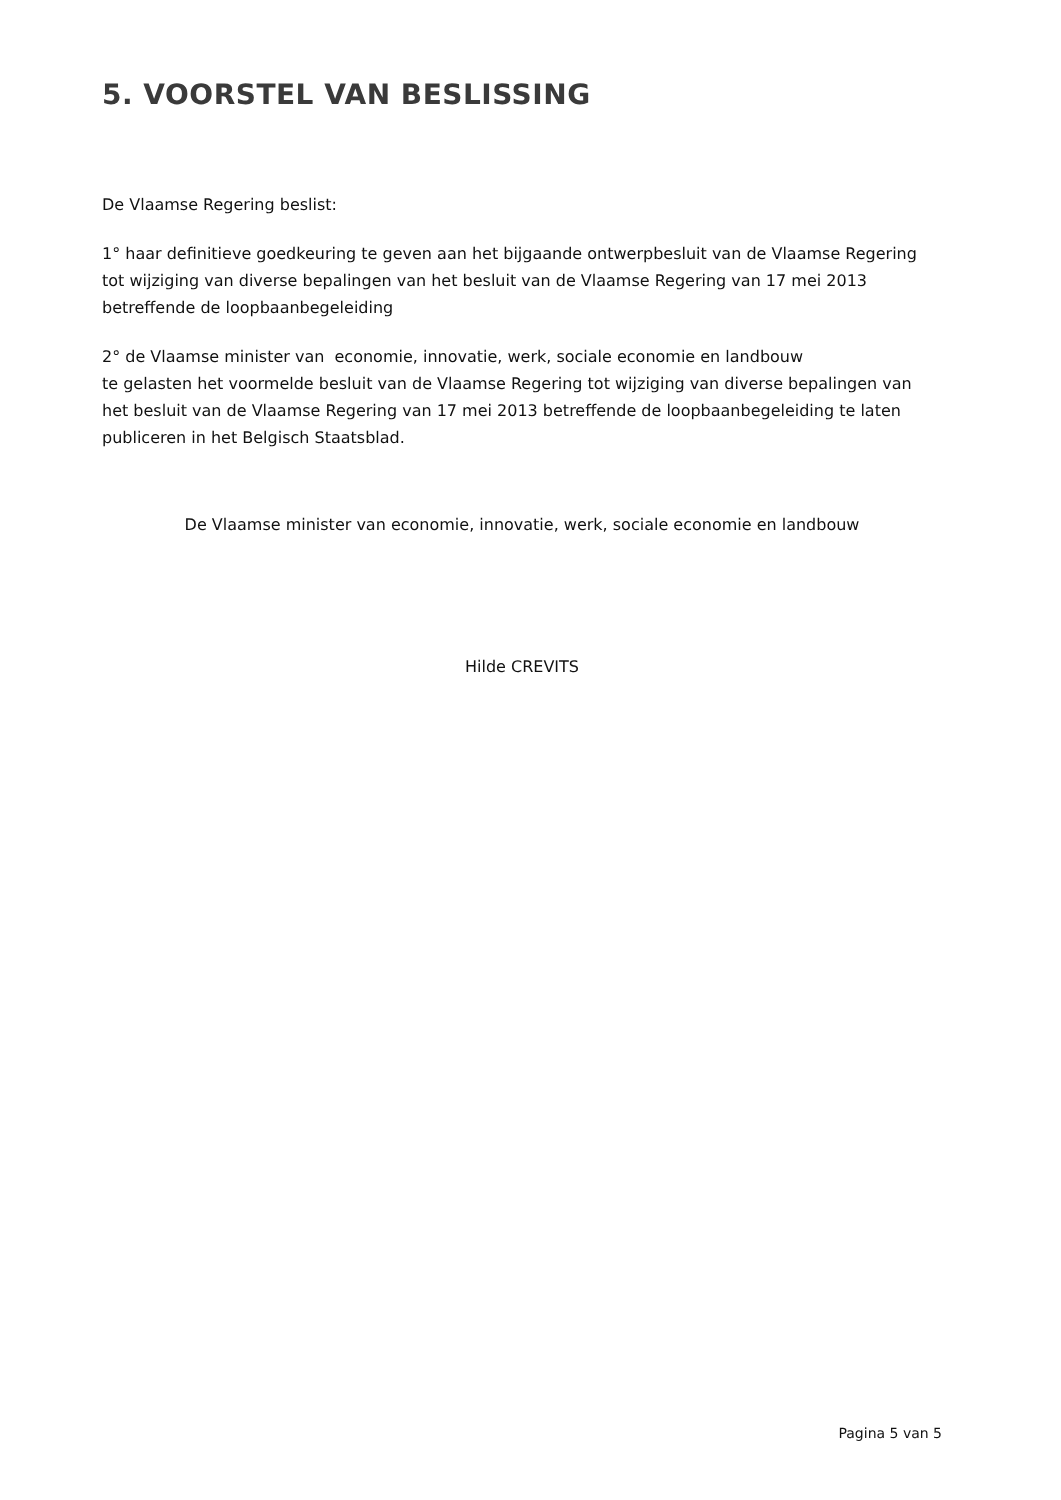5. VOORSTEL VAN BESLISSING
De Vlaamse Regering beslist:
1° haar definitieve goedkeuring te geven aan het bijgaande ontwerpbesluit van de Vlaamse Regering tot wijziging van diverse bepalingen van het besluit van de Vlaamse Regering van 17 mei 2013 betreffende de loopbaanbegeleiding
2° de Vlaamse minister van economie, innovatie, werk, sociale economie en landbouw
te gelasten het voormelde besluit van de Vlaamse Regering tot wijziging van diverse bepalingen van het besluit van de Vlaamse Regering van 17 mei 2013 betreffende de loopbaanbegeleiding te laten publiceren in het Belgisch Staatsblad.
De Vlaamse minister van economie, innovatie, werk, sociale economie en landbouw
Hilde CREVITS
Pagina 5 van 5